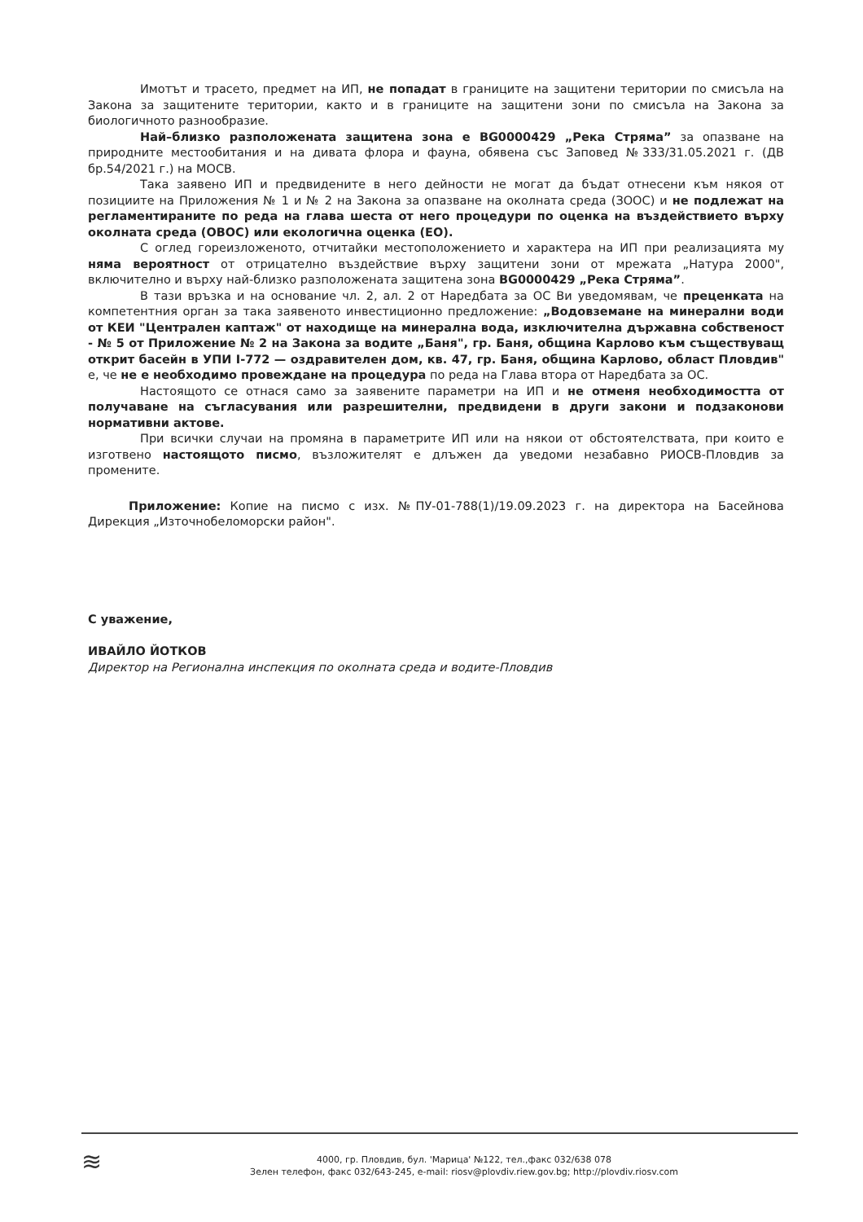Имотът и трасето, предмет на ИП, не попадат в границите на защитени територии по смисъла на Закона за защитените територии, както и в границите на защитени зони по смисъла на Закона за биологичното разнообразие.
Най–близко разположената защитена зона е BG0000429 „Река Стряма” за опазване на природните местообитания и на дивата флора и фауна, обявена със Заповед №333/31.05.2021 г. (ДВ бр.54/2021 г.) на МОСВ.
Така заявено ИП и предвидените в него дейности не могат да бъдат отнесени към някоя от позициите на Приложения № 1 и № 2 на Закона за опазване на околната среда (ЗООС) и не подлежат на регламентираните по реда на глава шеста от него процедури по оценка на въздействието върху околната среда (ОВОС) или екологична оценка (ЕО).
С оглед гореизложеното, отчитайки местоположението и характера на ИП при реализацията му няма вероятност от отрицателно въздействие върху защитени зони от мрежата „Натура 2000", включително и върху най-близко разположената защитена зона BG0000429 „Река Стряма”.
В тази връзка и на основание чл. 2, ал. 2 от Наредбата за ОС Ви уведомявам, че преценката на компетентния орган за така заявеното инвестиционно предложение: „Водовземане на минерални води от КЕИ "Централен каптаж" от находище на минерална вода, изключителна държавна собственост - № 5 от Приложение № 2 на Закона за водите „Баня", гр. Баня, община Карлово към съществуващ открит басейн в УПИ I-772 — оздравителен дом, кв. 47, гр. Баня, община Карлово, област Пловдив" е, че не е необходимо провеждане на процедура по реда на Глава втора от Наредбата за ОС.
Настоящото се отнася само за заявените параметри на ИП и не отменя необходимостта от получаване на съгласувания или разрешителни, предвидени в други закони и подзаконови нормативни актове.
При всички случаи на промяна в параметрите ИП или на някои от обстоятелствата, при които е изготвено настоящото писмо, възложителят е длъжен да уведоми незабавно РИОСВ-Пловдив за промените.
Приложение: Копие на писмо с изх. №ПУ-01-788(1)/19.09.2023 г. на директора на Басейнова Дирекция „Източнобеломорски район".
С уважение,
ИВАЙЛО ЙОТКОВ
Директор на Регионална инспекция по околната среда и водите-Пловдив
≋
4000, гр. Пловдив, бул. 'Марица' №122, тел.,факс 032/638 078
Зелен телефон, факс 032/643-245, e-mail: riosv@plovdiv.riew.gov.bg; http://plovdiv.riosv.com